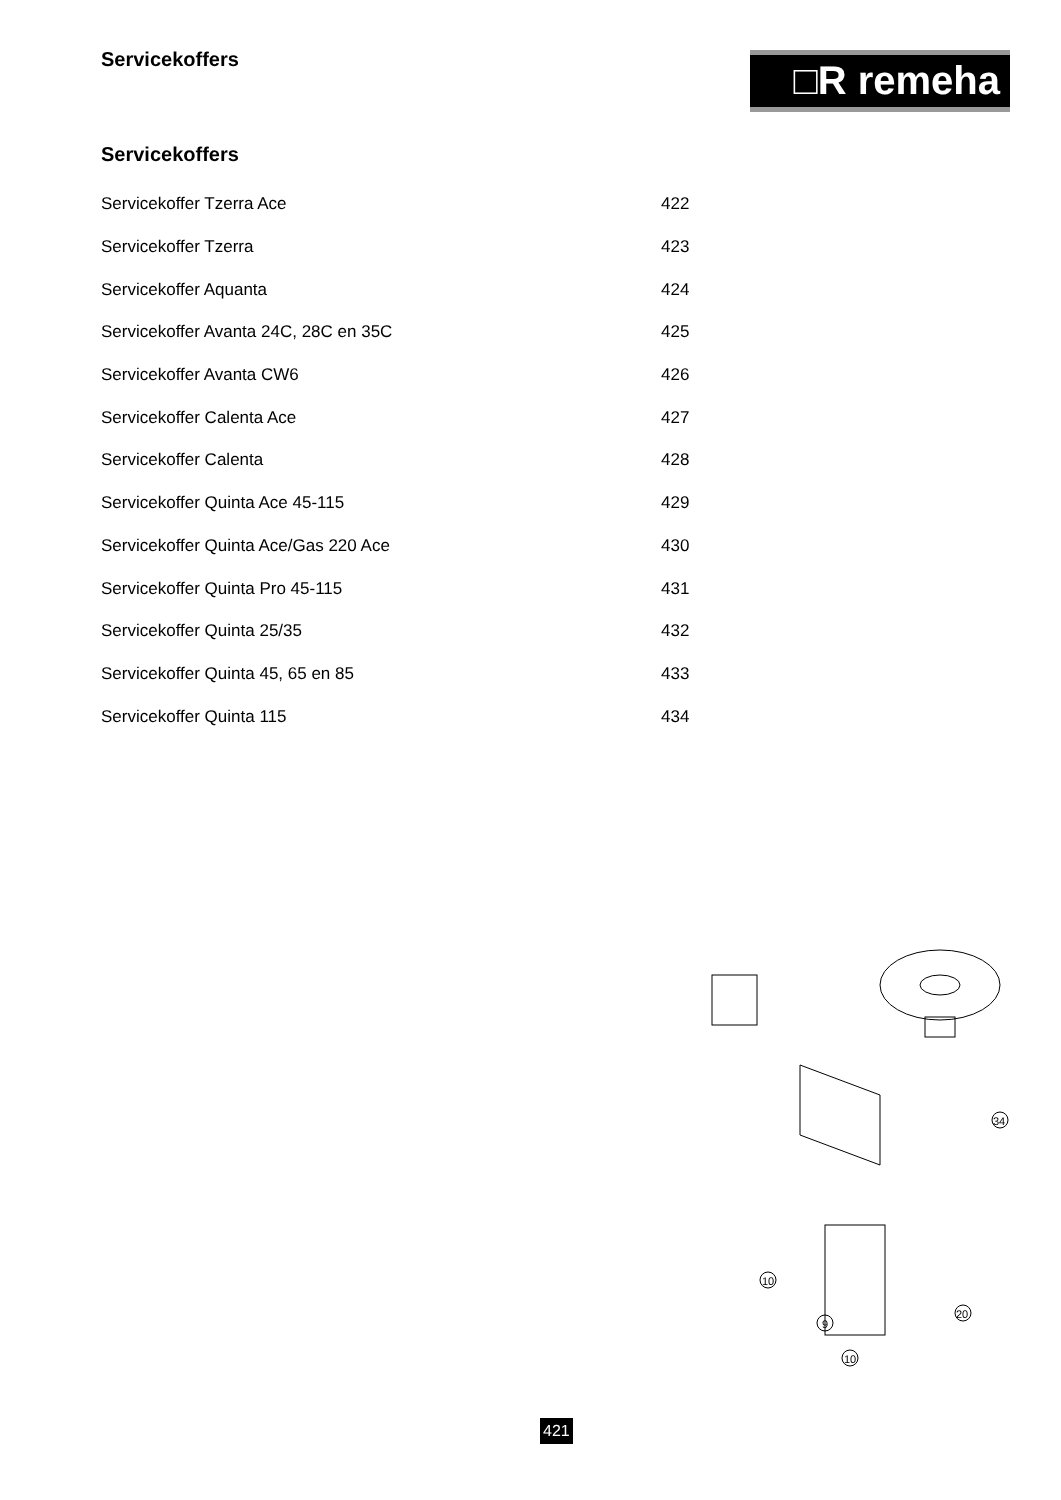Servicekoffers □R remeha
Servicekoffers
| Servicekoffer Tzerra Ace | 422 |
| Servicekoffer Tzerra | 423 |
| Servicekoffer Aquanta | 424 |
| Servicekoffer Avanta 24C, 28C en 35C | 425 |
| Servicekoffer Avanta CW6 | 426 |
| Servicekoffer Calenta Ace | 427 |
| Servicekoffer Calenta | 428 |
| Servicekoffer Quinta Ace 45-115 | 429 |
| Servicekoffer Quinta Ace/Gas 220 Ace | 430 |
| Servicekoffer Quinta Pro 45-115 | 431 |
| Servicekoffer Quinta 25/35 | 432 |
| Servicekoffer Quinta 45, 65 en 85 | 433 |
| Servicekoffer Quinta 115 | 434 |
10
9
10
20
34
421